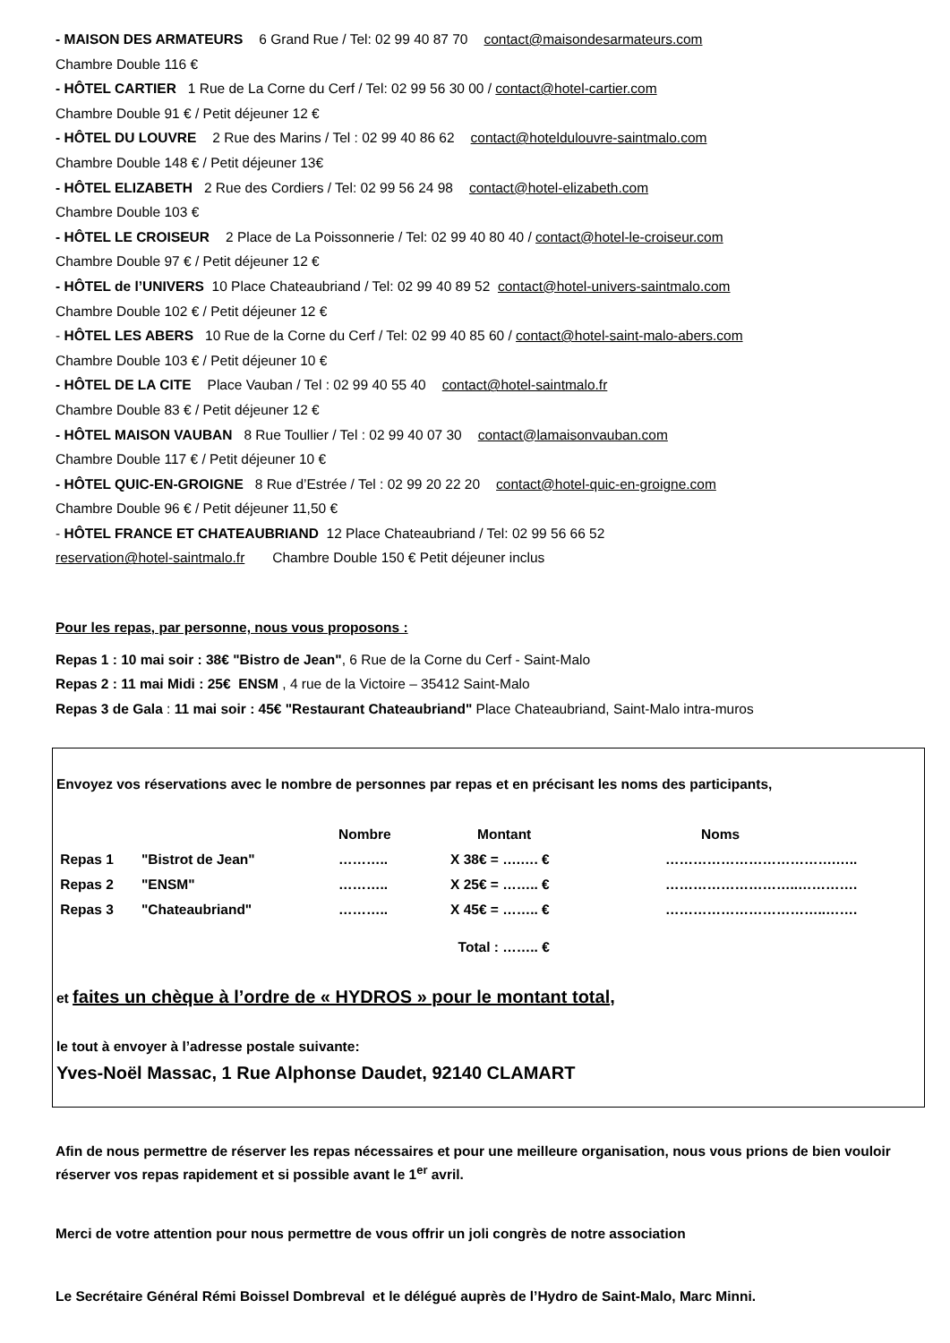- MAISON DES ARMATEURS 6 Grand Rue / Tel: 02 99 40 87 70 contact@maisondesarmateurs.com
Chambre Double 116 €
- HÔTEL CARTIER 1 Rue de La Corne du Cerf / Tel: 02 99 56 30 00 / contact@hotel-cartier.com
Chambre Double 91 € / Petit déjeuner 12 €
- HÔTEL DU LOUVRE 2 Rue des Marins / Tel : 02 99 40 86 62 contact@hoteldulouvre-saintmalo.com
Chambre Double 148 € / Petit déjeuner 13€
- HÔTEL ELIZABETH 2 Rue des Cordiers / Tel: 02 99 56 24 98 contact@hotel-elizabeth.com
Chambre Double 103 €
- HÔTEL LE CROISEUR 2 Place de La Poissonnerie / Tel: 02 99 40 80 40 / contact@hotel-le-croiseur.com
Chambre Double 97 € / Petit déjeuner 12 €
- HÔTEL de l’UNIVERS 10 Place Chateaubriand / Tel: 02 99 40 89 52 contact@hotel-univers-saintmalo.com
Chambre Double 102 € / Petit déjeuner 12 €
- HÔTEL LES ABERS 10 Rue de la Corne du Cerf / Tel: 02 99 40 85 60 / contact@hotel-saint-malo-abers.com
Chambre Double 103 € / Petit déjeuner 10 €
- HÔTEL DE LA CITE Place Vauban / Tel : 02 99 40 55 40 contact@hotel-saintmalo.fr
Chambre Double 83 € / Petit déjeuner 12 €
- HÔTEL MAISON VAUBAN 8 Rue Toullier / Tel : 02 99 40 07 30 contact@lamaisonvauban.com
Chambre Double 117 € / Petit déjeuner 10 €
- HÔTEL QUIC-EN-GROIGNE 8 Rue d’Estrée / Tel : 02 99 20 22 20 contact@hotel-quic-en-groigne.com
Chambre Double 96 € / Petit déjeuner 11,50 €
- HÔTEL FRANCE ET CHATEAUBRIAND 12 Place Chateaubriand / Tel: 02 99 56 66 52
reservation@hotel-saintmalo.fr Chambre Double 150 € Petit déjeuner inclus
Pour les repas, par personne, nous vous proposons :
Repas 1 : 10 mai soir : 38€ "Bistro de Jean", 6 Rue de la Corne du Cerf - Saint-Malo
Repas 2 : 11 mai Midi : 25€ ENSM , 4 rue de la Victoire – 35412 Saint-Malo
Repas 3 de Gala : 11 mai soir : 45€ "Restaurant Chateaubriand" Place Chateaubriand, Saint-Malo intra-muros
Envoyez vos réservations avec le nombre de personnes par repas et en précisant les noms des participants,
| | | Nombre | Montant | Noms |
| Repas 1 | "Bistrot de Jean" | ……….. | X 38€ = ….…. € | ……………………………….….. |
| Repas 2 | "ENSM" | ……….. | X 25€ = …….. € | ………………………..…………. |
| Repas 3 | "Chateaubriand" | ……….. | X 45€ = …….. € | ……………………………..……. |
| | | | Total : …….. € | |
et faites un chèque à l’ordre de « HYDROS » pour le montant total,
le tout à envoyer à l’adresse postale suivante:
Yves-Noël Massac, 1 Rue Alphonse Daudet, 92140 CLAMART
Afin de nous permettre de réserver les repas nécessaires et pour une meilleure organisation, nous vous prions de bien vouloir réserver vos repas rapidement et si possible avant le 1<sup>er</sup> avril.
Merci de votre attention pour nous permettre de vous offrir un joli congrès de notre association
Le Secrétaire Général Rémi Boissel Dombreval et le délégué auprès de l’Hydro de Saint-Malo, Marc Minni.